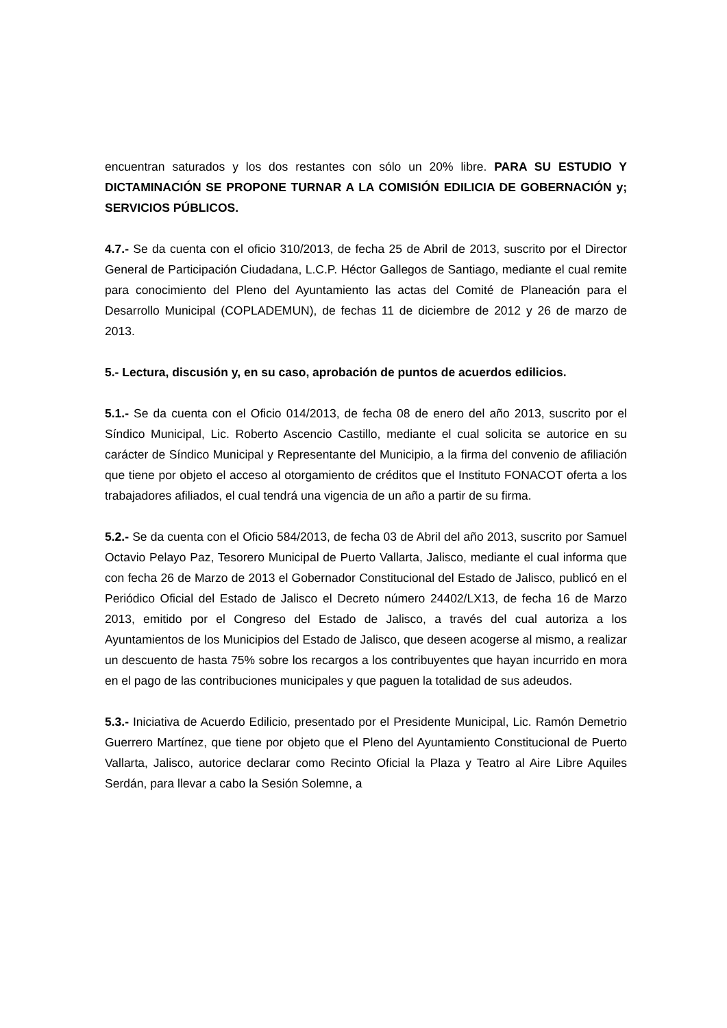encuentran saturados y los dos restantes con sólo un 20% libre. PARA SU ESTUDIO Y DICTAMINACIÓN SE PROPONE TURNAR A LA COMISIÓN EDILICIA DE GOBERNACIÓN y; SERVICIOS PÚBLICOS.
4.7.- Se da cuenta con el oficio 310/2013, de fecha 25 de Abril de 2013, suscrito por el Director General de Participación Ciudadana, L.C.P. Héctor Gallegos de Santiago, mediante el cual remite para conocimiento del Pleno del Ayuntamiento las actas del Comité de Planeación para el Desarrollo Municipal (COPLADEMUN), de fechas 11 de diciembre de 2012 y 26 de marzo de 2013.
5.- Lectura, discusión y, en su caso, aprobación de puntos de acuerdos edilicios.
5.1.- Se da cuenta con el Oficio 014/2013, de fecha 08 de enero del año 2013, suscrito por el Síndico Municipal, Lic. Roberto Ascencio Castillo, mediante el cual solicita se autorice en su carácter de Síndico Municipal y Representante del Municipio, a la firma del convenio de afiliación que tiene por objeto el acceso al otorgamiento de créditos que el Instituto FONACOT oferta a los trabajadores afiliados, el cual tendrá una vigencia de un año a partir de su firma.
5.2.- Se da cuenta con el Oficio 584/2013, de fecha 03 de Abril del año 2013, suscrito por Samuel Octavio Pelayo Paz, Tesorero Municipal de Puerto Vallarta, Jalisco, mediante el cual informa que con fecha 26 de Marzo de 2013 el Gobernador Constitucional del Estado de Jalisco, publicó en el Periódico Oficial del Estado de Jalisco el Decreto número 24402/LX13, de fecha 16 de Marzo 2013, emitido por el Congreso del Estado de Jalisco, a través del cual autoriza a los Ayuntamientos de los Municipios del Estado de Jalisco, que deseen acogerse al mismo, a realizar un descuento de hasta 75% sobre los recargos a los contribuyentes que hayan incurrido en mora en el pago de las contribuciones municipales y que paguen la totalidad de sus adeudos.
5.3.- Iniciativa de Acuerdo Edilicio, presentado por el Presidente Municipal, Lic. Ramón Demetrio Guerrero Martínez, que tiene por objeto que el Pleno del Ayuntamiento Constitucional de Puerto Vallarta, Jalisco, autorice declarar como Recinto Oficial la Plaza y Teatro al Aire Libre Aquiles Serdán, para llevar a cabo la Sesión Solemne, a